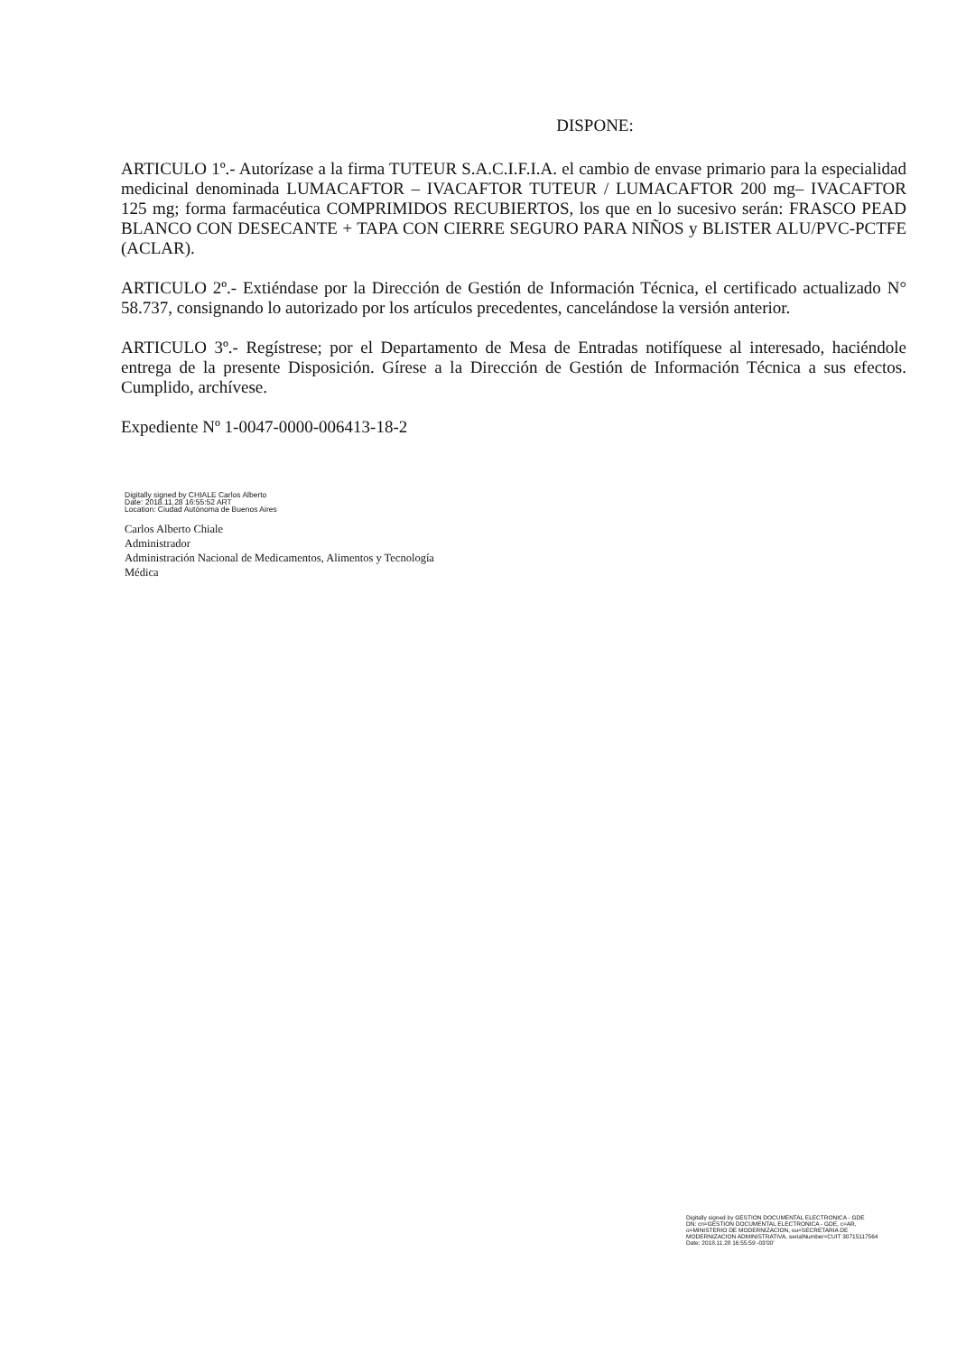DISPONE:
ARTICULO 1º.- Autorízase a la firma TUTEUR S.A.C.I.F.I.A. el cambio de envase primario para la especialidad medicinal denominada LUMACAFTOR – IVACAFTOR TUTEUR / LUMACAFTOR 200 mg– IVACAFTOR 125 mg; forma farmacéutica COMPRIMIDOS RECUBIERTOS, los que en lo sucesivo serán: FRASCO PEAD BLANCO CON DESECANTE + TAPA CON CIERRE SEGURO PARA NIÑOS y BLISTER ALU/PVC-PCTFE (ACLAR).
ARTICULO 2º.- Extiéndase por la Dirección de Gestión de Información Técnica, el certificado actualizado N° 58.737, consignando lo autorizado por los artículos precedentes, cancelándose la versión anterior.
ARTICULO 3º.- Regístrese; por el Departamento de Mesa de Entradas notifíquese al interesado, haciéndole entrega de la presente Disposición. Gírese a la Dirección de Gestión de Información Técnica a sus efectos. Cumplido, archívese.
Expediente Nº 1-0047-0000-006413-18-2
Digitally signed by CHIALE Carlos Alberto
Date: 2018.11.28 16:55:52 ART
Location: Ciudad Autónoma de Buenos Aires
Carlos Alberto Chiale
Administrador
Administración Nacional de Medicamentos, Alimentos y Tecnología
Médica
Digitally signed by GESTION DOCUMENTAL ELECTRONICA - GDE
DN: cn=GESTION DOCUMENTAL ELECTRONICA - GDE, c=AR, o=MINISTERIO DE MODERNIZACION, ou=SECRETARIA DE MODERNIZACION ADMINISTRATIVA, serialNumber=CUIT 30715117564
Date: 2018.11.28 16:55:59 -03'00'